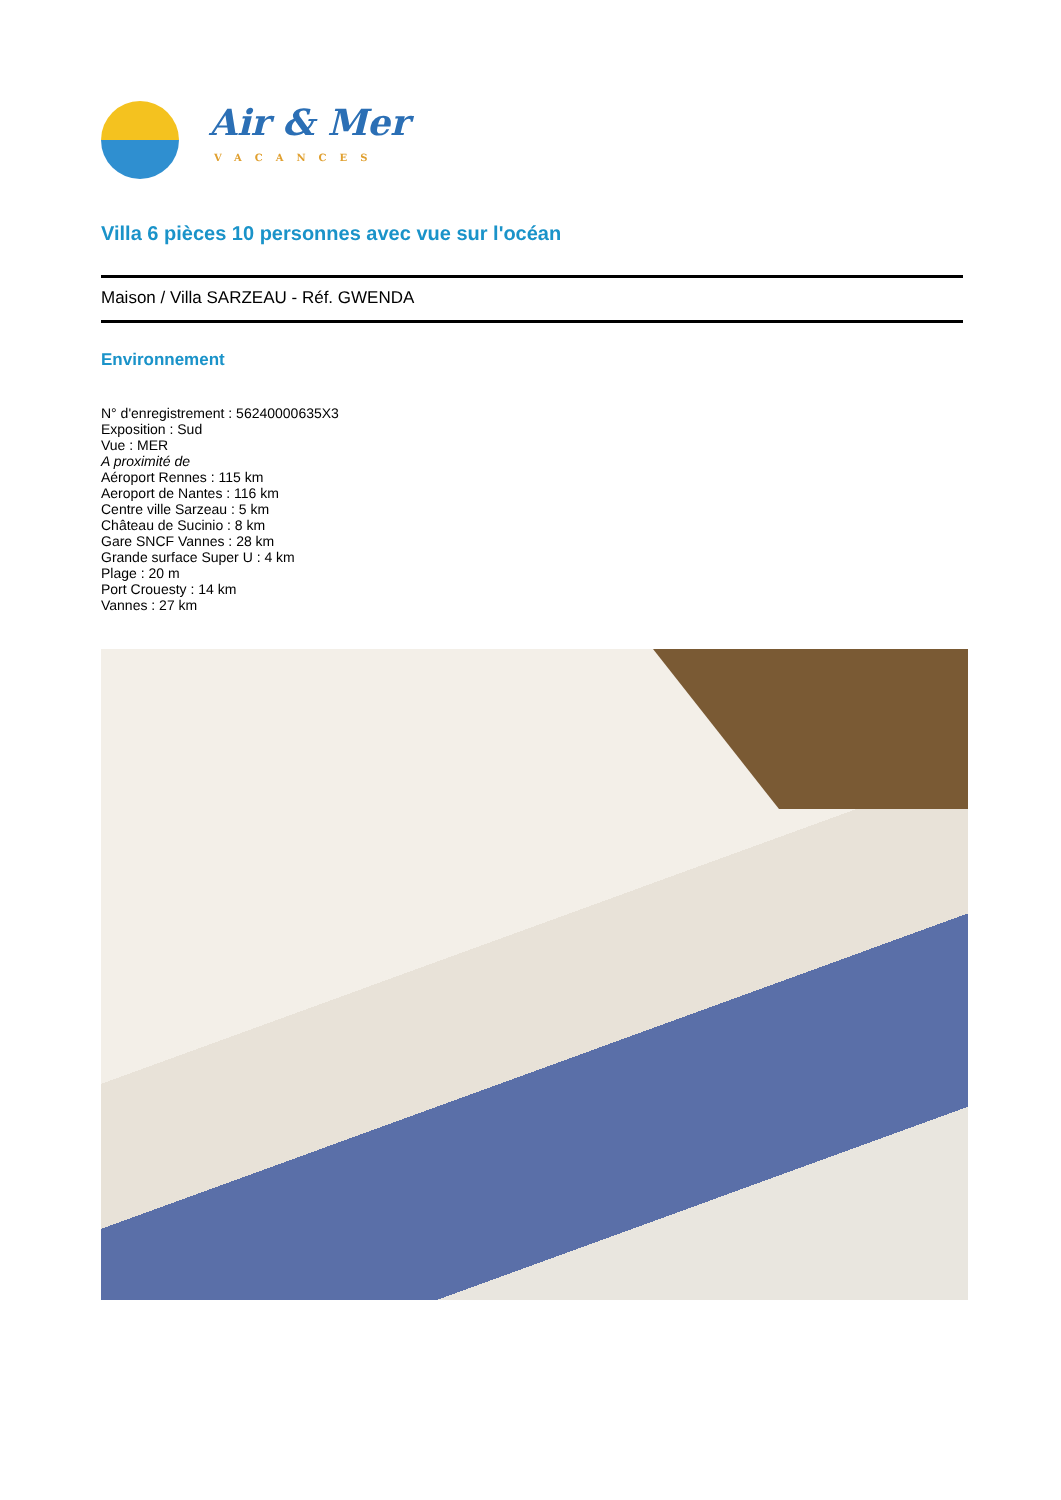Air & Mer
VACANCES
Villa 6 pièces 10 personnes avec vue sur l'océan
Maison / Villa SARZEAU - Réf. GWENDA
Environnement
N° d'enregistrement : 56240000635X3
Exposition : Sud
Vue : MER
A proximité de
Aéroport Rennes : 115 km
Aeroport de Nantes : 116 km
Centre ville Sarzeau : 5 km
Château de Sucinio : 8 km
Gare SNCF Vannes : 28 km
Grande surface Super U : 4 km
Plage : 20 m
Port Crouesty : 14 km
Vannes : 27 km